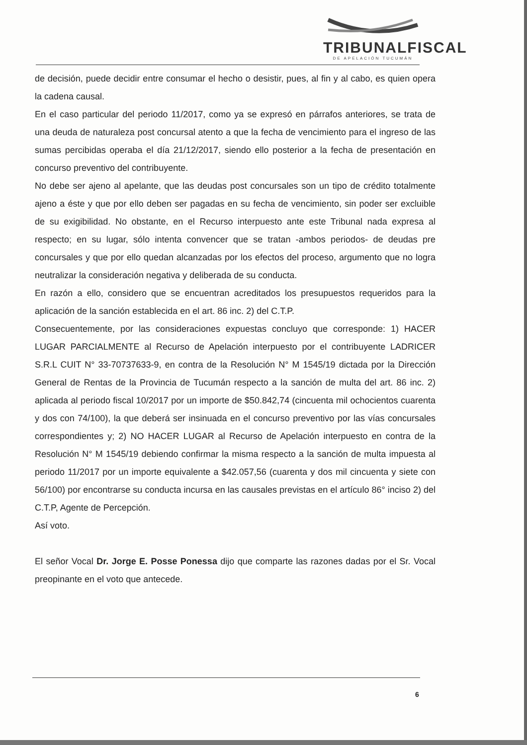TRIBUNALFISCAL
DE APELACIÓN TUCUMÁN
de decisión, puede decidir entre consumar el hecho o desistir, pues, al fin y al cabo, es quien opera la cadena causal.
En el caso particular del periodo 11/2017, como ya se expresó en párrafos anteriores, se trata de una deuda de naturaleza post concursal atento a que la fecha de vencimiento para el ingreso de las sumas percibidas operaba el día 21/12/2017, siendo ello posterior a la fecha de presentación en concurso preventivo del contribuyente.
No debe ser ajeno al apelante, que las deudas post concursales son un tipo de crédito totalmente ajeno a éste y que por ello deben ser pagadas en su fecha de vencimiento, sin poder ser excluible de su exigibilidad. No obstante, en el Recurso interpuesto ante este Tribunal nada expresa al respecto; en su lugar, sólo intenta convencer que se tratan -ambos periodos- de deudas pre concursales y que por ello quedan alcanzadas por los efectos del proceso, argumento que no logra neutralizar la consideración negativa y deliberada de su conducta.
En razón a ello, considero que se encuentran acreditados los presupuestos requeridos para la aplicación de la sanción establecida en el art. 86 inc. 2) del C.T.P.
Consecuentemente, por las consideraciones expuestas concluyo que corresponde: 1) HACER LUGAR PARCIALMENTE al Recurso de Apelación interpuesto por el contribuyente LADRICER S.R.L CUIT N° 33-70737633-9, en contra de la Resolución N° M 1545/19 dictada por la Dirección General de Rentas de la Provincia de Tucumán respecto a la sanción de multa del art. 86 inc. 2) aplicada al periodo fiscal 10/2017 por un importe de $50.842,74 (cincuenta mil ochocientos cuarenta y dos con 74/100), la que deberá ser insinuada en el concurso preventivo por las vías concursales correspondientes y; 2) NO HACER LUGAR al Recurso de Apelación interpuesto en contra de la Resolución N° M 1545/19 debiendo confirmar la misma respecto a la sanción de multa impuesta al periodo 11/2017 por un importe equivalente a $42.057,56 (cuarenta y dos mil cincuenta y siete con 56/100) por encontrarse su conducta incursa en las causales previstas en el artículo 86° inciso 2) del C.T.P, Agente de Percepción.
Así voto.
El señor Vocal Dr. Jorge E. Posse Ponessa dijo que comparte las razones dadas por el Sr. Vocal preopinante en el voto que antecede.
6